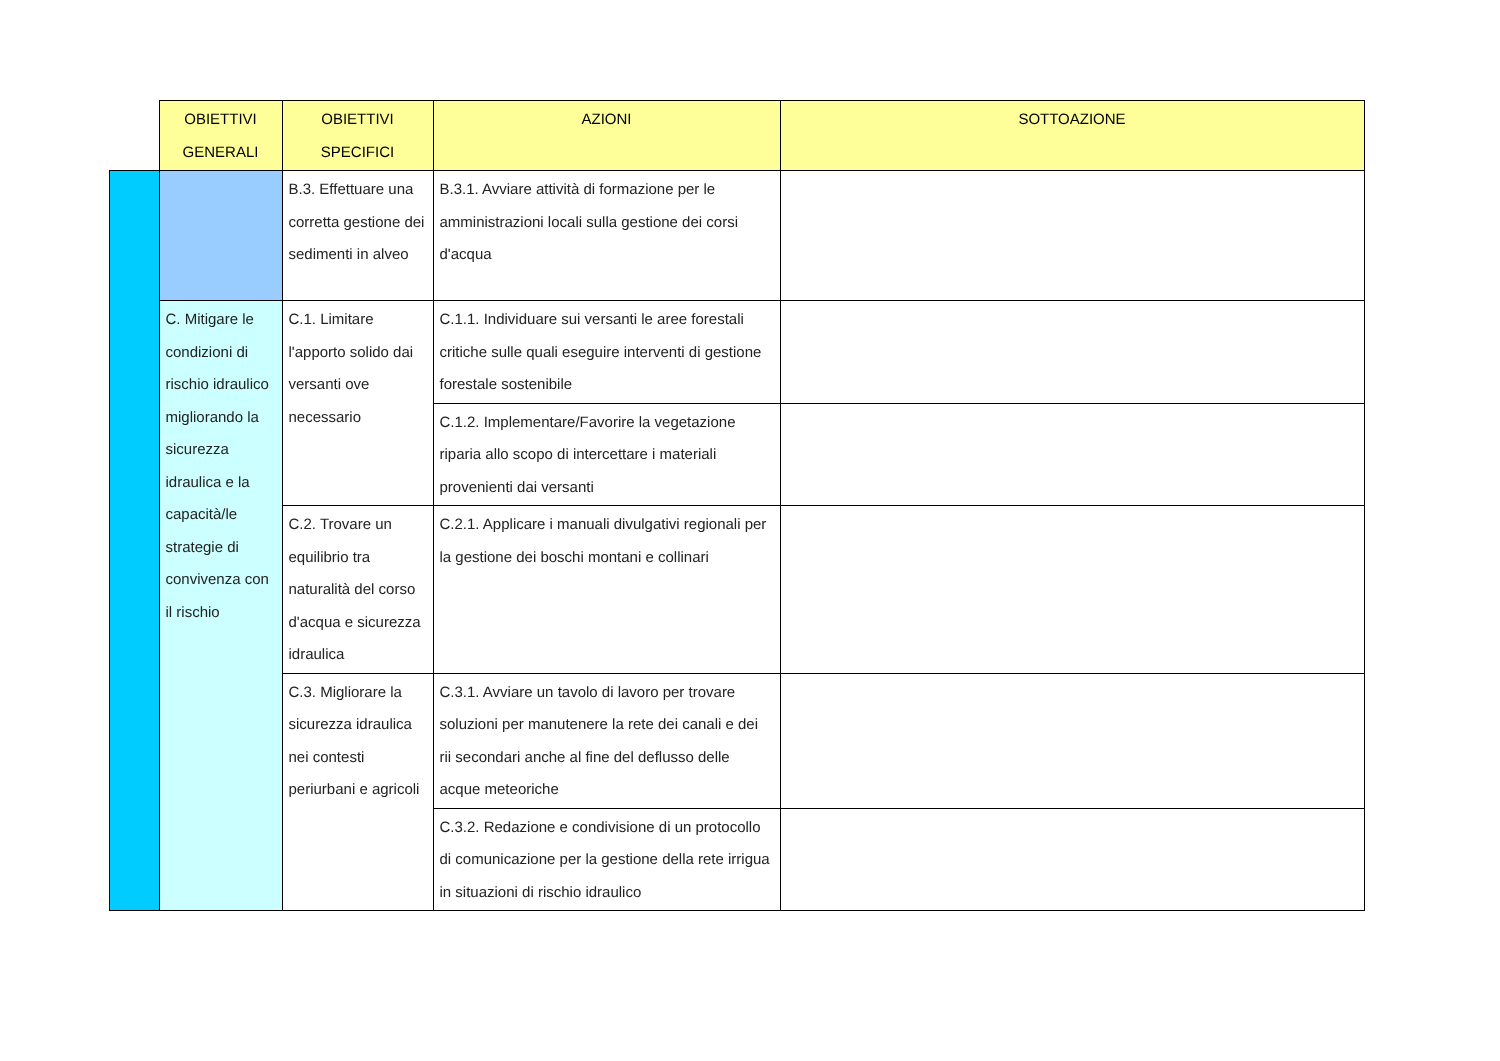| | OBIETTIVI GENERALI | OBIETTIVI SPECIFICI | AZIONI | SOTTOAZIONE |
| --- | --- | --- | --- | --- |
| | | B.3. Effettuare una corretta gestione dei sedimenti in alveo | B.3.1. Avviare attività di formazione per le amministrazioni locali sulla gestione dei corsi d'acqua | |
| | C. Mitigare le condizioni di rischio idraulico migliorando la sicurezza idraulica e la capacità/le strategie di convivenza con il rischio | C.1. Limitare l'apporto solido dai versanti ove necessario | C.1.1. Individuare sui versanti le aree forestali critiche sulle quali eseguire interventi di gestione forestale sostenibile | |
| | | | C.1.2. Implementare/Favorire la vegetazione riparia allo scopo di intercettare i materiali provenienti dai versanti | |
| | | C.2. Trovare un equilibrio tra naturalità del corso d'acqua e sicurezza idraulica | C.2.1. Applicare i manuali divulgativi regionali per la gestione dei boschi montani e collinari | |
| | | C.3. Migliorare la sicurezza idraulica nei contesti periurbani e agricoli | C.3.1. Avviare un tavolo di lavoro per trovare soluzioni per manutenere la rete dei canali e dei rii secondari anche al fine del deflusso delle acque meteoriche | |
| | | | C.3.2. Redazione e condivisione di un protocollo di comunicazione per la gestione della rete irrigua in situazioni di rischio idraulico | |